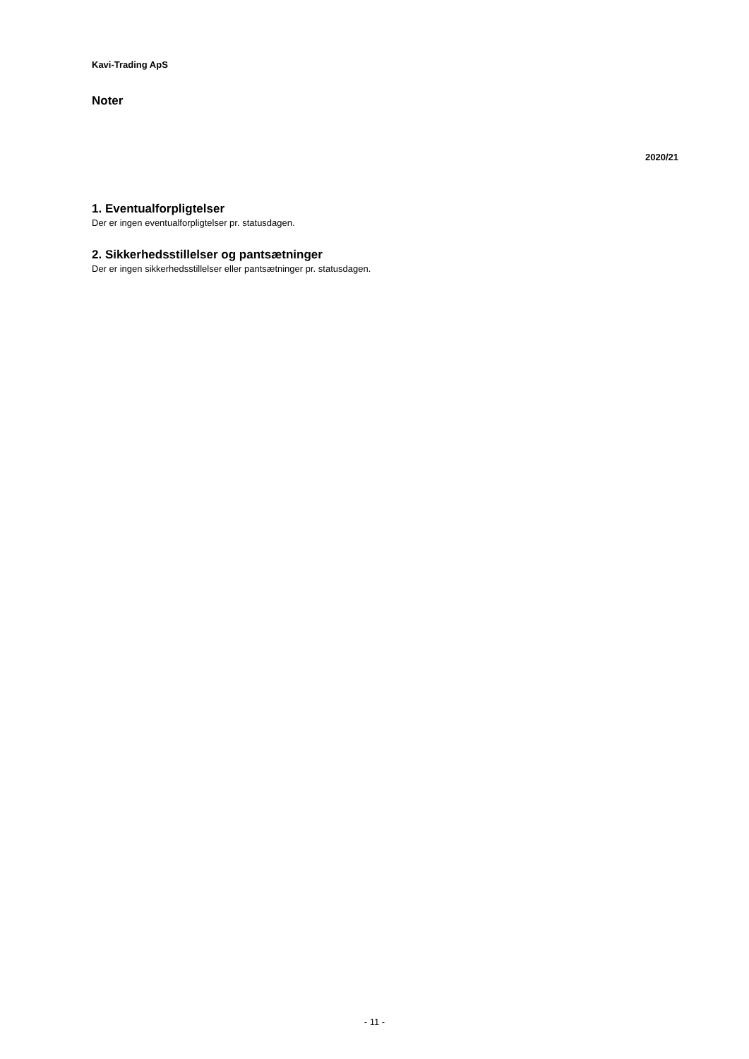Kavi-Trading ApS
Noter
2020/21
1. Eventualforpligtelser
Der er ingen eventualforpligtelser pr. statusdagen.
2. Sikkerhedsstillelser og pantsætninger
Der er ingen sikkerhedsstillelser eller pantsætninger pr. statusdagen.
- 11 -